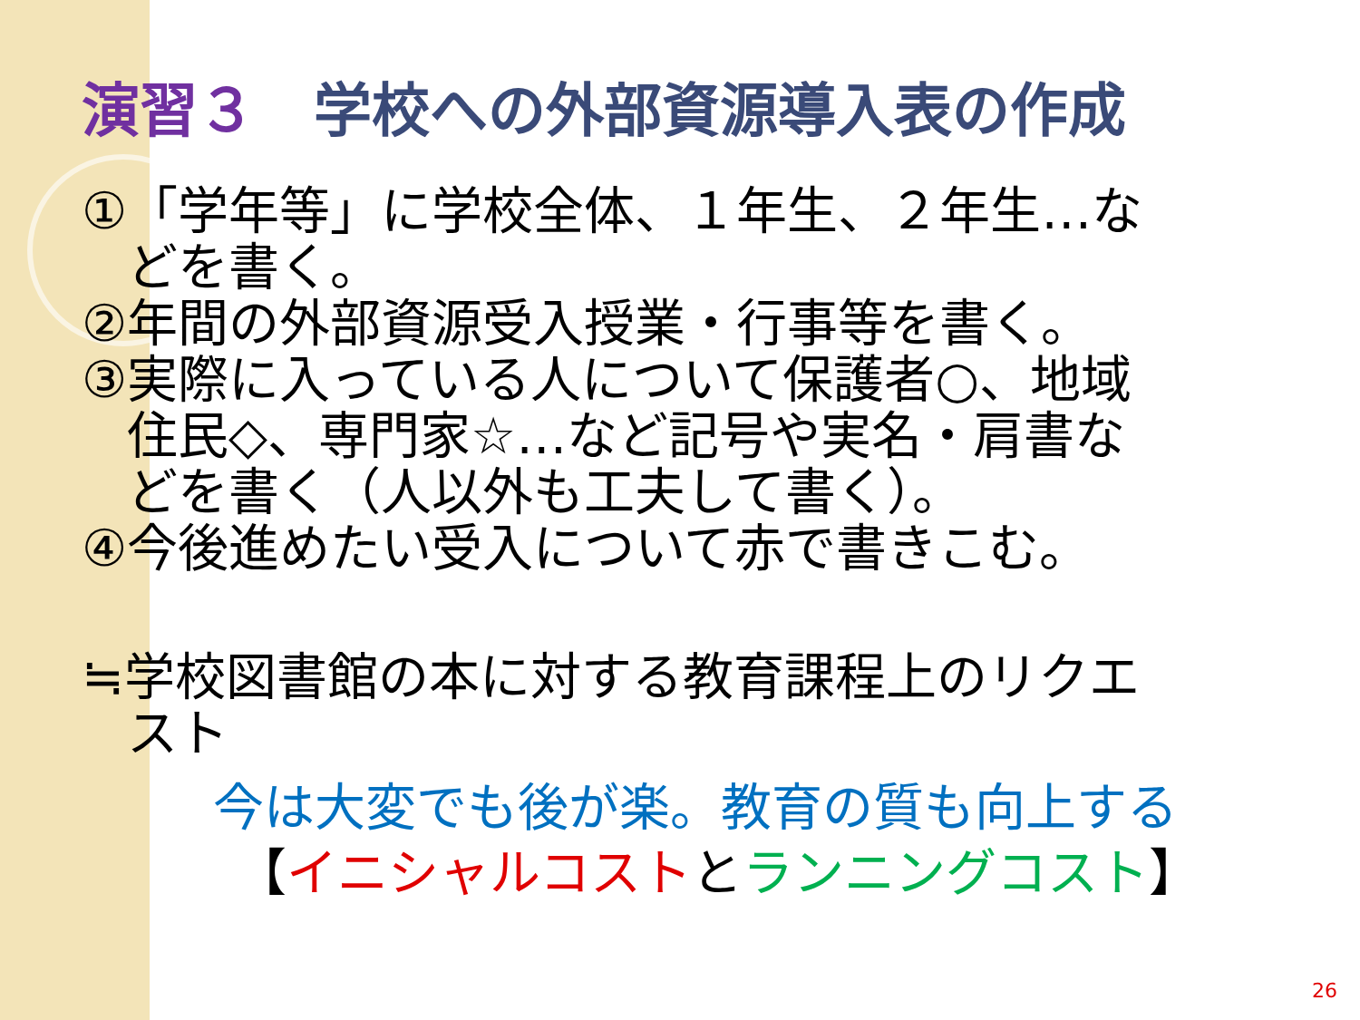演習３　学校への外部資源導入表の作成
①「学年等」に学校全体、１年生、２年生…な
どを書く。
②年間の外部資源受入授業・行事等を書く。
③実際に入っている人について保護者○、地域
住民◇、専門家☆…など記号や実名・肩書な
どを書く（人以外も工夫して書く）。
④今後進めたい受入について赤で書きこむ。
≒学校図書館の本に対する教育課程上のリクエ
スト
今は大変でも後が楽。教育の質も向上する
【イニシャルコストとランニングコスト】
26